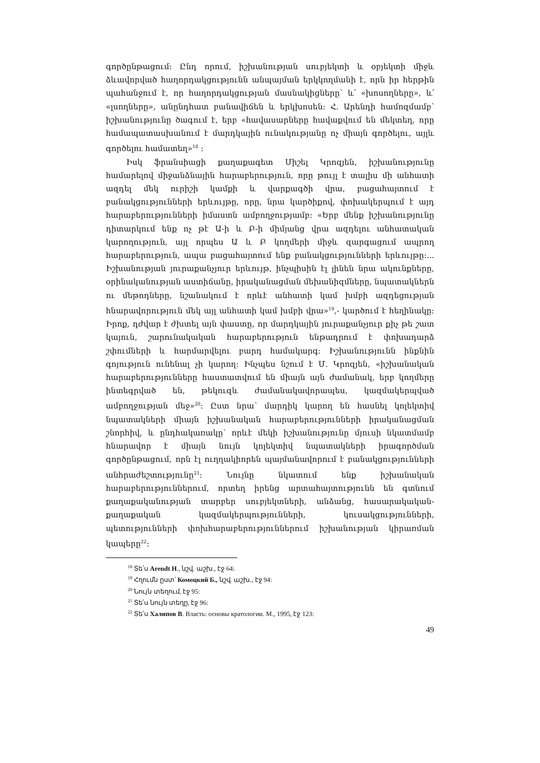գործընթացում: Ընդ որում, իշխանության սուբյեկտի և օբյեկտի միջև ձևավորված հաղորդակցությունն անպայման երկկողմանի է, որն իր հերթին պահանջում է, որ հաղորդակցության մասնակիցները՝ և՛ «խոսողները», և՛ «լսողները», անընդհատ բանավիճեն և երկխոսեն: Հ. Արենդի համոզմամբ՝ իշխանությունը ծագում է, երբ «հավասարները հավաքվում են մեկտեղ, որը համապատասխանում է մարդկային ունակությանը ոչ միայն գործելու, այլև գործելու համատեղ»<sup>18</sup> :
Իսկ ֆրանսիացի քաղաքագետ Միշել Կրոզյեն, իշխանությունը համարելով միջանձնային հարաբերություն, որը թույլ է տալիս մի անհատի ազդել մեկ ուրիշի կամքի և վարքագծի վրա, բացահայտում է բանակցությունների երևույթը, որը, նրա կարծիքով, փոխակերպում է այդ հարաբերությունների իմաստն ամբողջությամբ: «Երբ մենք իշխանությունը դիտարկում ենք ոչ թէ Ա-ի և Բ-ի միմյանց վրա ազդելու անհատական կարողություն, այլ որպես Ա և Բ կողմերի միջև զարգացում ապրող հարաբերություն, ապա բացահայտում ենք բանակցությունների երևույթը:... Իշխանության յուրաքանչյուր երևույթ, ինչպիսին էլ լինեն նրա ակունքները, օրինականության աստիճանը, իրականացման մեխանիզմները, նպատակներն ու մեթոդները, նշանակում է որևէ անհատի կամ խմբի ազդեցության հնարավորություն մեկ այլ անհատի կամ խմբի վրա»<sup>19</sup>,- կարծում է հեղինակը: Իրոք, դժվար է ժխտել այն փաստը, որ մարդկային յուրաքանչյուր քիչ թե շատ կայուն, շարունակական հարաբերություն ենթադրում է փոխադարձ շփումների և հարմարվելու բարդ համակարգ: Իշխանությունն ինքնին գոյություն ունենալ չի կարող: Ինչպես նշում է Մ. Կրոզյեն, «իշխանական հարաբերությունները հաստատվում են միայն այն ժամանակ, երբ կողմերը ինտեգրված են, թեկուզև ժամանակավորապես, կազմակերպված ամբողջության մեջ»<sup>20</sup>: Ըստ նրա՝ մարդիկ կարող են հասնել կոլեկտիվ նպատակների միայն իշխանական հարաբերությունների իրականացման շնորհիվ, և ընդհակառակը՝ որևէ մեկի իշխանությունը մյուսի նկատմամբ հնարավոր է միայն նույն կոլեկտիվ նպատակների իրագործման գործընթացում, որն էլ ուղղակիորեն պայմանավորում է բանակցությունների անհրաժեշտությունը<sup>21</sup>: Նույնը նկատում ենք իշխանական հարաբերություններում, որտեղ իրենց արտահայտությունն են գտնում քաղաքականության տարբեր սուբյեկտների, անձանց, հասարակական-քաղաքական կազմակերպությունների, կուսակցությունների, պետությունների փոխհարաբերություններում իշխանության կիրառման կապերը<sup>22</sup>:
<sup>18</sup> Տե՛ս Arendt H., նշվ. աշխ., էջ 64:
<sup>19</sup> Հղումն ըստ՝ Комоцкий Б., նշվ. աշխ., էջ 94:
<sup>20</sup> Նույն տեղում, էջ 95:
<sup>21</sup> Տե՛ս նույն տեղը, էջ 96:
<sup>22</sup> Տե՛ս Халипов В. Власть: основы кратологии. М., 1995, էջ 123:
49